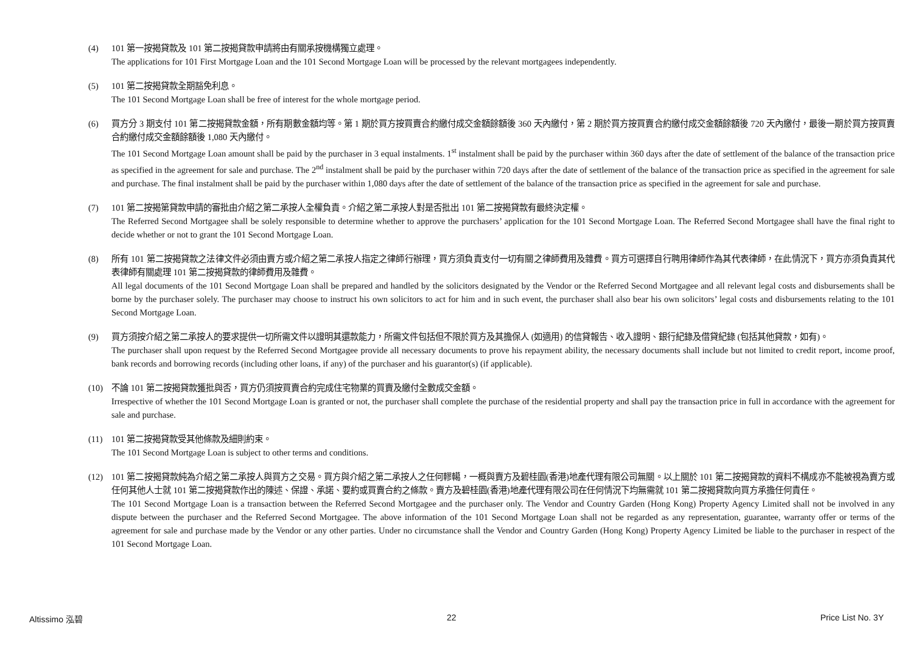(4) 101 第一按揭貸款及 101 第二按揭貸款申請將由有關承按機構獨立處理。
The applications for 101 First Mortgage Loan and the 101 Second Mortgage Loan will be processed by the relevant mortgagees independently.
(5) 101 第二按揭貸款全期豁免利息。
The 101 Second Mortgage Loan shall be free of interest for the whole mortgage period.
(6) 買方分 3 期支付 101 第二按揭貸款金額，所有期數金額均等。第 1 期於買方按買賣合約繳付成交金額餘額後 360 天內繳付，第 2 期於買方按買賣合約繳付成交金額餘額後 720 天內繳付，最後一期於買方按買賣合約繳付成交金額餘額後 1,080 天內繳付。
The 101 Second Mortgage Loan amount shall be paid by the purchaser in 3 equal instalments. 1<sup>st</sup> instalment shall be paid by the purchaser within 360 days after the date of settlement of the balance of the transaction price as specified in the agreement for sale and purchase. The 2<sup>nd</sup> instalment shall be paid by the purchaser within 720 days after the date of settlement of the balance of the transaction price as specified in the agreement for sale and purchase. The final instalment shall be paid by the purchaser within 1,080 days after the date of settlement of the balance of the transaction price as specified in the agreement for sale and purchase.
(7) 101 第二按揭第貸款申請的審批由介紹之第二承按人全權負責。介紹之第二承按人對是否批出 101 第二按揭貸款有最終決定權。
The Referred Second Mortgagee shall be solely responsible to determine whether to approve the purchasers’ application for the 101 Second Mortgage Loan. The Referred Second Mortgagee shall have the final right to decide whether or not to grant the 101 Second Mortgage Loan.
(8) 所有 101 第二按揭貸款之法律文件必須由賣方或介紹之第二承按人指定之律師行辦理，買方須負責支付一切有關之律師費用及雜費。買方可選擇自行聘用律師作為其代表律師，在此情況下，買方亦須負責其代表律師有關處理 101 第二按揭貸款的律師費用及雜費。
All legal documents of the 101 Second Mortgage Loan shall be prepared and handled by the solicitors designated by the Vendor or the Referred Second Mortgagee and all relevant legal costs and disbursements shall be borne by the purchaser solely. The purchaser may choose to instruct his own solicitors to act for him and in such event, the purchaser shall also bear his own solicitors’ legal costs and disbursements relating to the 101 Second Mortgage Loan.
(9) 買方須按介紹之第二承按人的要求提供一切所需文件以證明其還款能力，所需文件包括但不限於買方及其擔保人 (如適用) 的信貸報告、收入證明、銀行紀錄及借貸紀錄 (包括其他貸款，如有)。
The purchaser shall upon request by the Referred Second Mortgagee provide all necessary documents to prove his repayment ability, the necessary documents shall include but not limited to credit report, income proof, bank records and borrowing records (including other loans, if any) of the purchaser and his guarantor(s) (if applicable).
(10) 不論 101 第二按揭貸款獲批與否，買方仍須按買賣合約完成住宅物業的買賣及繳付全數成交金額。
Irrespective of whether the 101 Second Mortgage Loan is granted or not, the purchaser shall complete the purchase of the residential property and shall pay the transaction price in full in accordance with the agreement for sale and purchase.
(11) 101 第二按揭貸款受其他條款及細則約束。
The 101 Second Mortgage Loan is subject to other terms and conditions.
(12) 101 第二按揭貸款純為介紹之第二承按人與買方之交易。買方與介紹之第二承按人之任何轇轕，一概與賣方及碧桂園(香港)地產代理有限公司無關。以上關於 101 第二按揭貸款的資料不構成亦不能被視為賣方或任何其他人士就 101 第二按揭貸款作出的陳述、保證、承諾、要約或買賣合約之條款。賣方及碧桂園(香港)地產代理有限公司在任何情況下均無需就 101 第二按揭貸款向買方承擔任何責任。
The 101 Second Mortgage Loan is a transaction between the Referred Second Mortgagee and the purchaser only. The Vendor and Country Garden (Hong Kong) Property Agency Limited shall not be involved in any dispute between the purchaser and the Referred Second Mortgagee. The above information of the 101 Second Mortgage Loan shall not be regarded as any representation, guarantee, warranty offer or terms of the agreement for sale and purchase made by the Vendor or any other parties. Under no circumstance shall the Vendor and Country Garden (Hong Kong) Property Agency Limited be liable to the purchaser in respect of the 101 Second Mortgage Loan.
Altissimo 泓碧 22 Price List No. 3Y